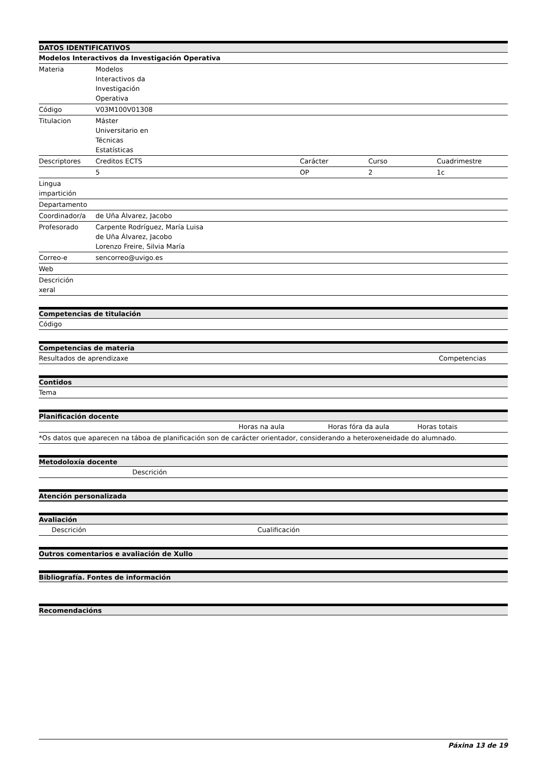| DATOS IDENTIFICATIVOS | | | | |
| --- | --- | --- | --- | --- |
| Modelos Interactivos da Investigación Operativa | | | | |
| Materia | Modelos Interactivos da Investigación Operativa | | | |
| Código | V03M100V01308 | | | |
| Titulacion | Máster Universitario en Técnicas Estatísticas | | | |
| Descriptores | Creditos ECTS | Carácter | Curso | Cuadrimestre |
| | 5 | OP | 2 | 1c |
| Lingua impartición | | | | |
| Departamento | | | | |
| Coordinador/a | de Uña Álvarez, Jacobo | | | |
| Profesorado | Carpente Rodríguez, María Luisa de Uña Álvarez, Jacobo Lorenzo Freire, Silvia María | | | |
| Correo-e | sencorreo@uvigo.es | | | |
| Web | | | | |
| Descrición xeral | | | | |
| Competencias de titulación |
| --- |
| Código |
| Competencias de materia | |
| --- | --- |
| Resultados de aprendizaxe | Competencias |
| Contidos |
| --- |
| Tema |
| Planificación docente | | | |
| --- | --- | --- | --- |
| | Horas na aula | Horas fóra da aula | Horas totais |
| *Os datos que aparecen na táboa de planificación son de carácter orientador, considerando a heteroxeneidade do alumnado. | | | |
| Metodoloxía docente | |
| --- | --- |
| | Descrición |
| Atención personalizada |
| --- |
| Avaliación | | |
| --- | --- | --- |
| | Descrición | Cualificación |
| Outros comentarios e avaliación de Xullo |
| --- |
| Bibliografía. Fontes de información |
| --- |
| Recomendacións |
| --- |
Páxina 13 de 19